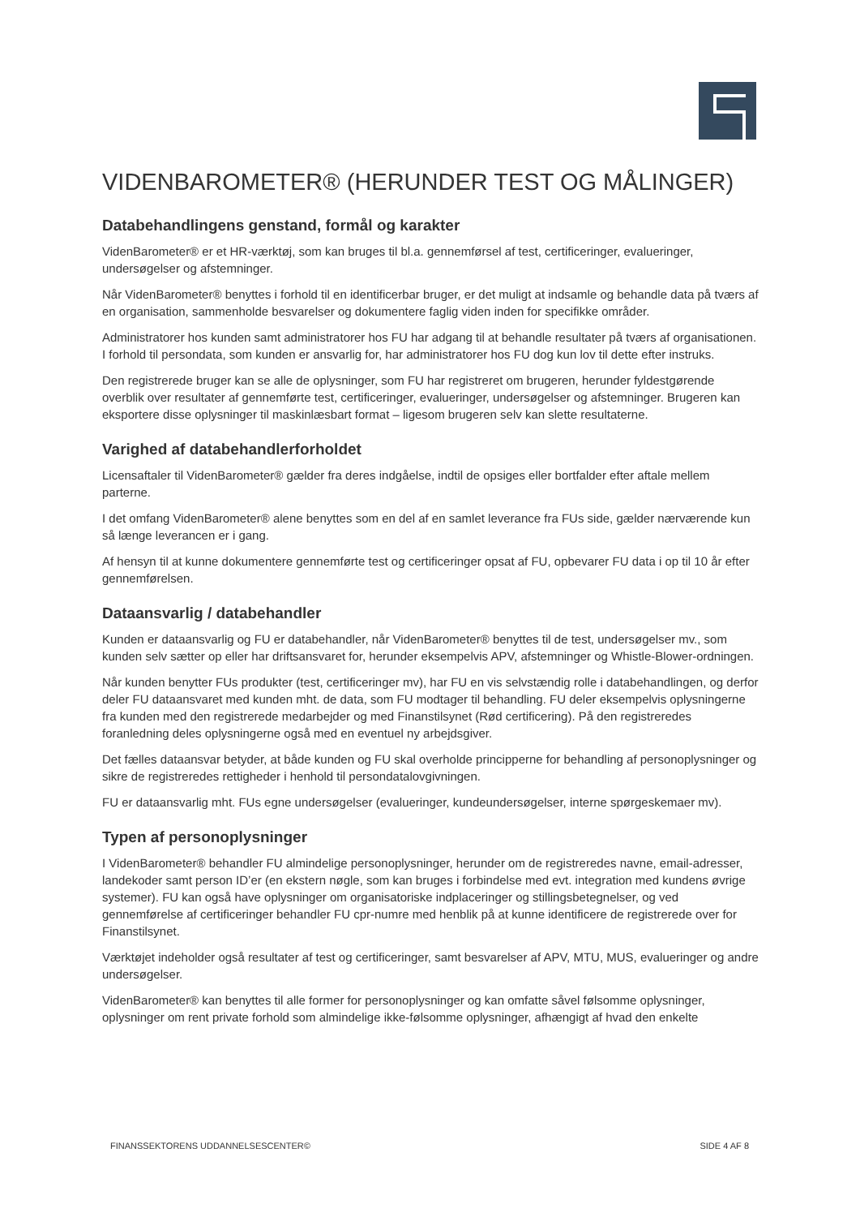VIDENBAROMETER® (HERUNDER TEST OG MÅLINGER)
Databehandlingens genstand, formål og karakter
VidenBarometer® er et HR-værktøj, som kan bruges til bl.a. gennemførsel af test, certificeringer, evalueringer, undersøgelser og afstemninger.
Når VidenBarometer® benyttes i forhold til en identificerbar bruger, er det muligt at indsamle og behandle data på tværs af en organisation, sammenholde besvarelser og dokumentere faglig viden inden for specifikke områder.
Administratorer hos kunden samt administratorer hos FU har adgang til at behandle resultater på tværs af organisationen. I forhold til persondata, som kunden er ansvarlig for, har administratorer hos FU dog kun lov til dette efter instruks.
Den registrerede bruger kan se alle de oplysninger, som FU har registreret om brugeren, herunder fyldestgørende overblik over resultater af gennemførte test, certificeringer, evalueringer, undersøgelser og afstemninger. Brugeren kan eksportere disse oplysninger til maskinlæsbart format – ligesom brugeren selv kan slette resultaterne.
Varighed af databehandlerforholdet
Licensaftaler til VidenBarometer® gælder fra deres indgåelse, indtil de opsiges eller bortfalder efter aftale mellem parterne.
I det omfang VidenBarometer® alene benyttes som en del af en samlet leverance fra FUs side, gælder nærværende kun så længe leverancen er i gang.
Af hensyn til at kunne dokumentere gennemførte test og certificeringer opsat af FU, opbevarer FU data i op til 10 år efter gennemførelsen.
Dataansvarlig / databehandler
Kunden er dataansvarlig og FU er databehandler, når VidenBarometer® benyttes til de test, undersøgelser mv., som kunden selv sætter op eller har driftsansvaret for, herunder eksempelvis APV, afstemninger og Whistle-Blower-ordningen.
Når kunden benytter FUs produkter (test, certificeringer mv), har FU en vis selvstændig rolle i databehandlingen, og derfor deler FU dataansvaret med kunden mht. de data, som FU modtager til behandling. FU deler eksempelvis oplysningerne fra kunden med den registrerede medarbejder og med Finanstilsynet (Rød certificering). På den registreredes foranledning deles oplysningerne også med en eventuel ny arbejdsgiver.
Det fælles dataansvar betyder, at både kunden og FU skal overholde principperne for behandling af personoplysninger og sikre de registreredes rettigheder i henhold til persondatalovgivningen.
FU er dataansvarlig mht. FUs egne undersøgelser (evalueringer, kundeundersøgelser, interne spørgeskemaer mv).
Typen af personoplysninger
I VidenBarometer® behandler FU almindelige personoplysninger, herunder om de registreredes navne, email-adresser, landekoder samt person ID’er (en ekstern nøgle, som kan bruges i forbindelse med evt. integration med kundens øvrige systemer). FU kan også have oplysninger om organisatoriske indplaceringer og stillingsbetegnelser, og ved gennemførelse af certificeringer behandler FU cpr-numre med henblik på at kunne identificere de registrerede over for Finanstilsynet.
Værktøjet indeholder også resultater af test og certificeringer, samt besvarelser af APV, MTU, MUS, evalueringer og andre undersøgelser.
VidenBarometer® kan benyttes til alle former for personoplysninger og kan omfatte såvel følsomme oplysninger, oplysninger om rent private forhold som almindelige ikke-følsomme oplysninger, afhængigt af hvad den enkelte
FINANSSEKTORENS UDDANNELSESCENTER© SIDE 4 AF 8